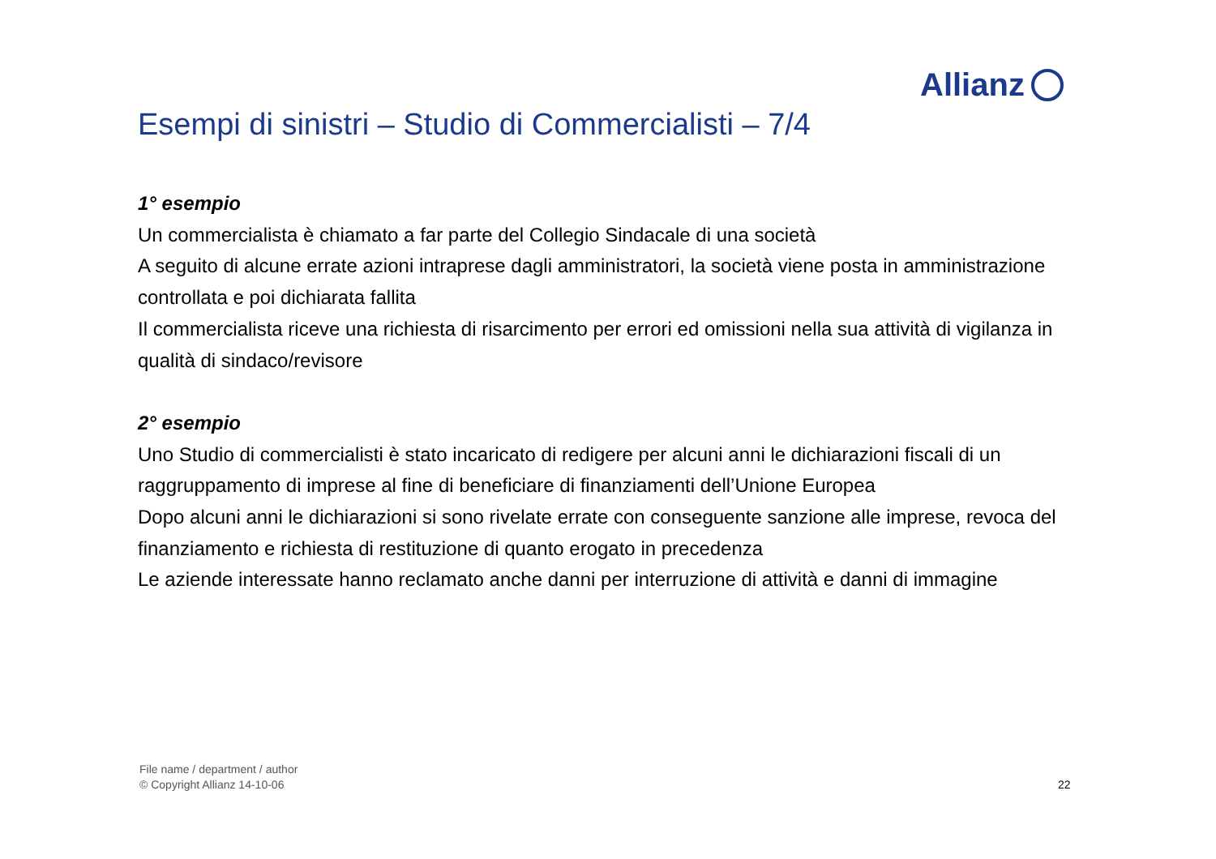Allianz
Esempi di sinistri – Studio di Commercialisti – 7/4
1° esempio
Un commercialista è chiamato a far parte del Collegio Sindacale di una società
A seguito di alcune errate azioni intraprese dagli amministratori, la società viene posta in amministrazione controllata e poi dichiarata fallita
Il commercialista riceve una richiesta di risarcimento per errori ed omissioni nella sua attività di vigilanza in qualità di sindaco/revisore
2° esempio
Uno Studio di commercialisti è stato incaricato di redigere per alcuni anni le dichiarazioni fiscali di un raggruppamento di imprese al fine di beneficiare di finanziamenti dell’Unione Europea
Dopo alcuni anni le dichiarazioni si sono rivelate errate con conseguente sanzione alle imprese, revoca del finanziamento e richiesta di restituzione di quanto erogato in precedenza
Le aziende interessate hanno reclamato anche danni per interruzione di attività e danni di immagine
File name / department / author
© Copyright Allianz 14-10-06
22